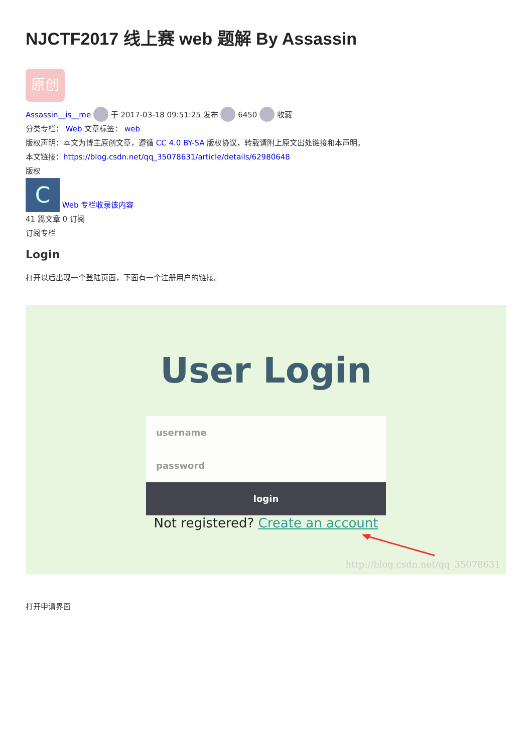NJCTF2017 线上赛 web 题解 By Assassin
原创
Assassin__is__me 于 2017-03-18 09:51:25 发布 6450 收藏
分类专栏： Web 文章标签： web
版权声明：本文为博主原创文章，遵循 CC 4.0 BY-SA 版权协议，转载请附上原文出处链接和本声明。
本文链接：https://blog.csdn.net/qq_35078631/article/details/62980648
版权
C Web 专栏收录该内容
41 篇文章 0 订阅
订阅专栏
Login
打开以后出现一个登陆页面，下面有一个注册用户的链接。
User Login
username
password
login
Not registered? Create an account
http://blog.csdn.net/qq_35078631
打开申请界面